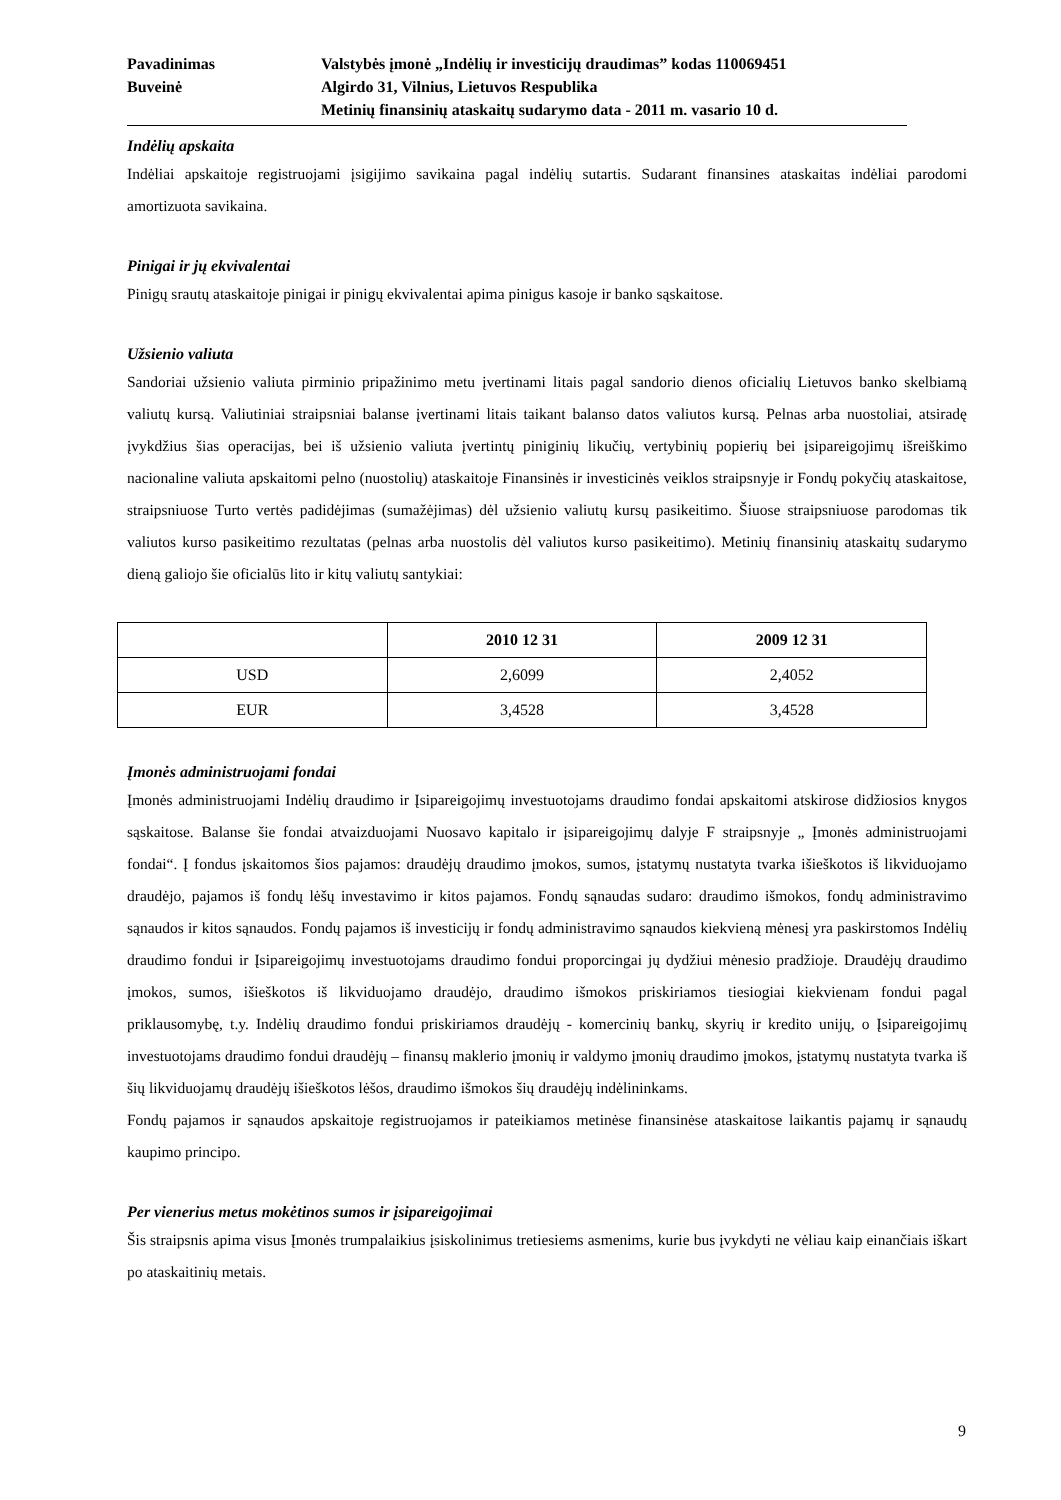Pavadinimas Valstybės įmonė „Indėlių ir investicijų draudimas” kodas 110069451
Buveinė Algirdo 31, Vilnius, Lietuvos Respublika
Metinių finansinių ataskaitų sudarymo data - 2011 m. vasario 10 d.
Indėlių apskaita
Indėliai apskaitoje registruojami įsigijimo savikaina pagal indėlių sutartis. Sudarant finansines ataskaitas indėliai parodomi amortizuota savikaina.
Pinigai ir jų ekvivalentai
Pinigų srautų ataskaitoje pinigai ir pinigų ekvivalentai apima pinigus kasoje ir banko sąskaitose.
Užsienio valiuta
Sandoriai užsienio valiuta pirminio pripažinimo metu įvertinami litais pagal sandorio dienos oficialių Lietuvos banko skelbiamą valiutų kursą. Valiutiniai straipsniai balanse įvertinami litais taikant balanso datos valiutos kursą. Pelnas arba nuostoliai, atsiradę įvykdžius šias operacijas, bei iš užsienio valiuta įvertintų piniginių likučių, vertybinių popierių bei įsipareigojimų išreiškimo nacionaline valiuta apskaitomi pelno (nuostolių) ataskaitoje Finansinės ir investicinės veiklos straipsnyje ir Fondų pokyčių ataskaitose, straipsniuose Turto vertės padidėjimas (sumažėjimas) dėl užsienio valiutų kursų pasikeitimo. Šiuose straipsniuose parodomas tik valiutos kurso pasikeitimo rezultatas (pelnas arba nuostolis dėl valiutos kurso pasikeitimo). Metinių finansinių ataskaitų sudarymo dieną galiojo šie oficialūs lito ir kitų valiutų santykiai:
| | 2010 12 31 | 2009 12 31 |
| --- | --- | --- |
| USD | 2,6099 | 2,4052 |
| EUR | 3,4528 | 3,4528 |
Įmonės administruojami fondai
Įmonės administruojami Indėlių draudimo ir Įsipareigojimų investuotojams draudimo fondai apskaitomi atskirose didžiosios knygos sąskaitose. Balanse šie fondai atvaizduojami Nuosavo kapitalo ir įsipareigojimų dalyje F straipsnyje „ Įmonės administruojami fondai“. Į fondus įskaitomos šios pajamos: draudėjų draudimo įmokos, sumos, įstatymų nustatyta tvarka išieškotos iš likviduojamo draudėjo, pajamos iš fondų lėšų investavimo ir kitos pajamos. Fondų sąnaudas sudaro: draudimo išmokos, fondų administravimo sąnaudos ir kitos sąnaudos. Fondų pajamos iš investicijų ir fondų administravimo sąnaudos kiekvieną mėnesį yra paskirstomos Indėlių draudimo fondui ir Įsipareigojimų investuotojams draudimo fondui proporcingai jų dydžiui mėnesio pradžioje. Draudėjų draudimo įmokos, sumos, išieškotos iš likviduojamo draudėjo, draudimo išmokos priskiriamos tiesiogiai kiekvienam fondui pagal priklausomybę, t.y. Indėlių draudimo fondui priskiriamos draudėjų - komercinių bankų, skyrių ir kredito unijų, o Įsipareigojimų investuotojams draudimo fondui draudėjų – finansų maklerio įmonių ir valdymo įmonių draudimo įmokos, įstatymų nustatyta tvarka iš šių likviduojamų draudėjų išieškotos lėšos, draudimo išmokos šių draudėjų indėlininkams.
Fondų pajamos ir sąnaudos apskaitoje registruojamos ir pateikiamos metinėse finansinėse ataskaitose laikantis pajamų ir sąnaudų kaupimo principo.
Per vienerius metus mokėtinos sumos ir įsipareigojimai
Šis straipsnis apima visus Įmonės trumpalaikius įsiskolinimus tretiesiems asmenims, kurie bus įvykdyti ne vėliau kaip einančiais iškart po ataskaitinių metais.
9